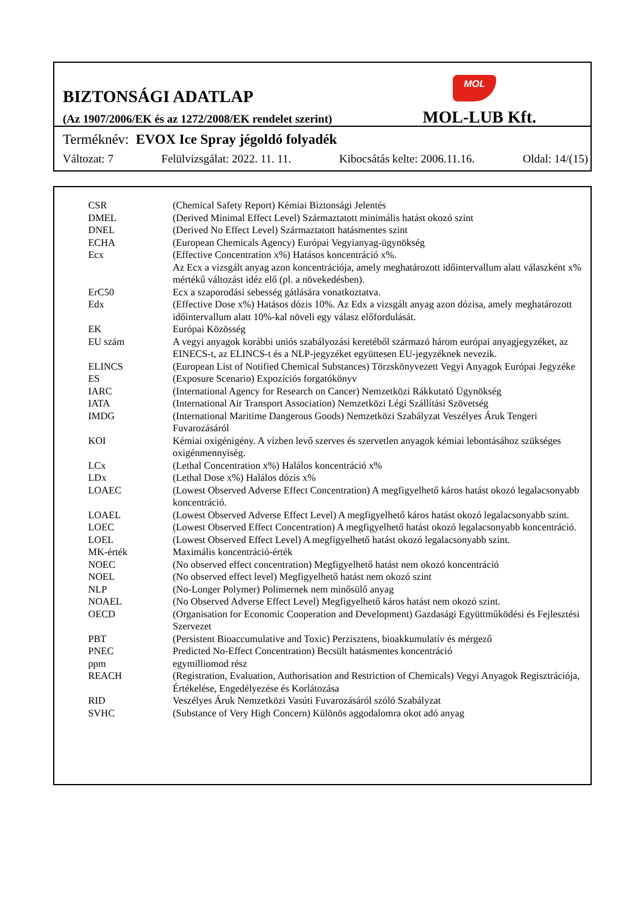MOL
BIZTONSÁGI ADATLAP
(Az 1907/2006/EK és az 1272/2008/EK rendelet szerint)
MOL-LUB Kft.
Terméknév: EVOX Ice Spray jégoldó folyadék
Változat: 7 Felülvizsgálat: 2022. 11. 11. Kibocsátás kelte: 2006.11.16. Oldal: 14/(15)
| CSR | (Chemical Safety Report) Kémiai Biztonsági Jelentés |
| DMEL | (Derived Minimal Effect Level) Származtatott minimális hatást okozó szint |
| DNEL | (Derived No Effect Level) Származtatott hatásmentes szint |
| ECHA | (European Chemicals Agency) Európai Vegyianyag-ügynökség |
| Ecx | (Effective Concentration x%) Hatásos koncentráció x%. Az Ecx a vizsgált anyag azon koncentrációja, amely meghatározott időintervallum alatt válaszként x% mértékű változást idéz elő (pl. a növekedésben). |
| ErC50 | Ecx a szaporodási sebesség gátlására vonatkoztatva. |
| Edx | (Effective Dose x%) Hatásos dózis 10%. Az Edx a vizsgált anyag azon dózisa, amely meghatározott időintervallum alatt 10%-kal növeli egy válasz előfordulását. |
| EK | Európai Közösség |
| EU szám | A vegyi anyagok korábbi uniós szabályozási keretéből származó három európai anyagjegyzéket, az EINECS-t, az ELINCS-t és a NLP-jegyzéket együttesen EU-jegyzéknek nevezik. |
| ELINCS | (European List of Notified Chemical Substances) Törzskönyvezett Vegyi Anyagok Európai Jegyzéke |
| ES | (Exposure Scenario) Expozíciós forgatókönyv |
| IARC | (International Agency for Research on Cancer) Nemzetközi Rákkutató Ügynökség |
| IATA | (International Air Transport Association) Nemzetközi Légi Szállítási Szövetség |
| IMDG | (International Maritime Dangerous Goods) Nemzetközi Szabályzat Veszélyes Áruk Tengeri Fuvarozásáról |
| KOI | Kémiai oxigénigény. A vízben levő szerves és szervetlen anyagok kémiai lebontásához szükséges oxigénmennyiség. |
| LCx | (Lethal Concentration x%) Halálos koncentráció x% |
| LDx | (Lethal Dose x%) Halálos dózis x% |
| LOAEC | (Lowest Observed Adverse Effect Concentration) A megfigyelhető káros hatást okozó legalacsonyabb koncentráció. |
| LOAEL | (Lowest Observed Adverse Effect Level) A megfigyelhető káros hatást okozó legalacsonyabb szint. |
| LOEC | (Lowest Observed Effect Concentration) A megfigyelhető hatást okozó legalacsonyabb koncentráció. |
| LOEL | (Lowest Observed Effect Level) A megfigyelhető hatást okozó legalacsonyabb szint. |
| MK-érték | Maximális koncentráció-érték |
| NOEC | (No observed effect concentration) Megfigyelhető hatást nem okozó koncentráció |
| NOEL | (No observed effect level) Megfigyelhető hatást nem okozó szint |
| NLP | (No-Longer Polymer) Polimernek nem minősülő anyag |
| NOAEL | (No Observed Adverse Effect Level) Megfigyelhető káros hatást nem okozó szint. |
| OECD | (Organisation for Economic Cooperation and Development) Gazdasági Együttműködési és Fejlesztési Szervezet |
| PBT | (Persistent Bioaccumulative and Toxic) Perzisztens, bioakkumulatív és mérgező |
| PNEC | Predicted No-Effect Concentration) Becsült hatásmentes koncentráció |
| ppm | egymilliomod rész |
| REACH | (Registration, Evaluation, Authorisation and Restriction of Chemicals) Vegyi Anyagok Regisztrációja, Értékelése, Engedélyezése és Korlátozása |
| RID | Veszélyes Áruk Nemzetközi Vasúti Fuvarozásáról szóló Szabályzat |
| SVHC | (Substance of Very High Concern) Különös aggodalomra okot adó anyag |